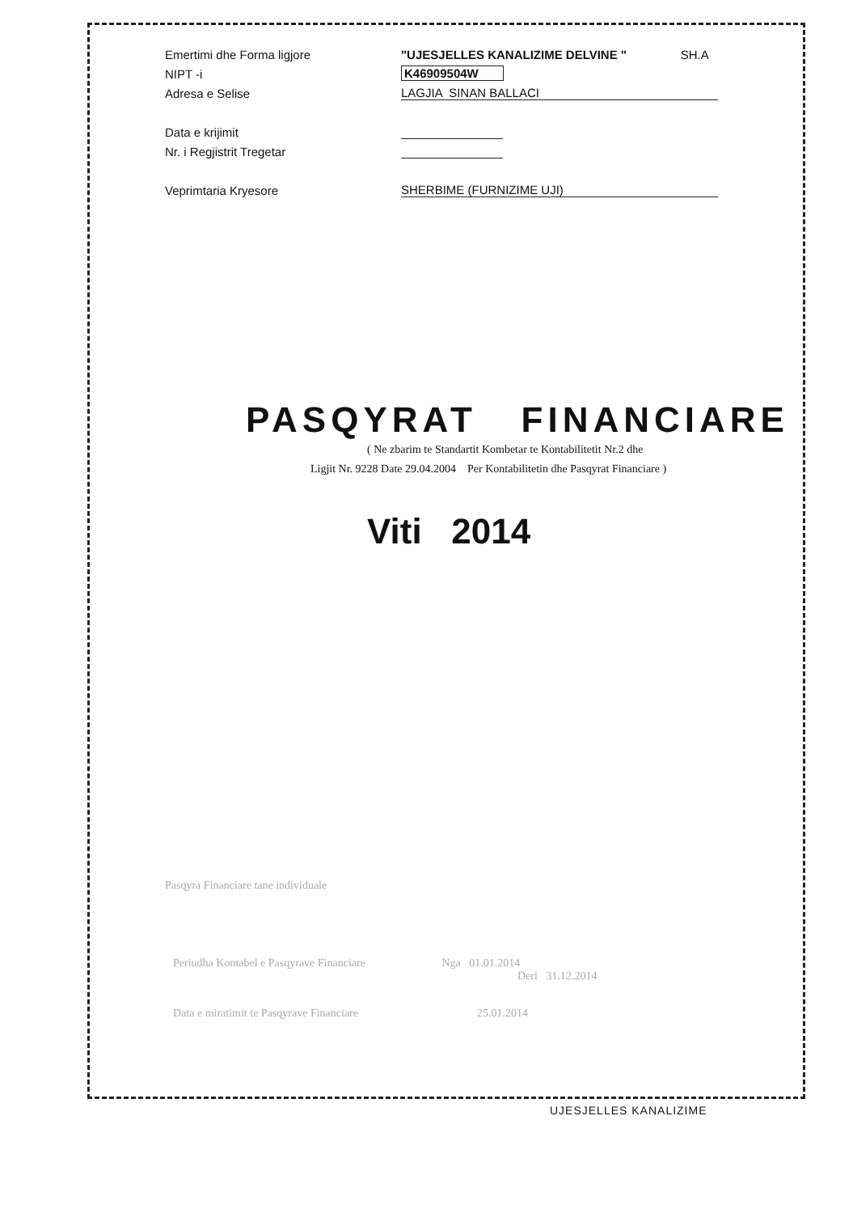Emertimi dhe Forma ligjore "UJESJELLES KANALIZIME DELVINE " SH.A
NIPT -i K46909504W
Adresa e Selise LAGJIA SINAN BALLACI
Data e krijimit
Nr. i Regjistrit Tregetar
Veprimtaria Kryesore SHERBIME (FURNIZIME UJI)
PASQYRAT FINANCIARE
( Ne zbarim te Standartit Kombetar te Kontabilitetit Nr.2 dhe
Ligjit Nr. 9228 Date 29.04.2004 Per Kontabilitetin dhe Pasqyrat Financiare )
Viti 2014
Pasqyra Financiare tane individuale
Periudha Kontabel e Pasqyrave Financiare Nga 01.01.2014
Deri 31.12.2014
Data e miratimit te Pasqyrave Financiare 25.01.2014
UJESJELLES KANALIZIME